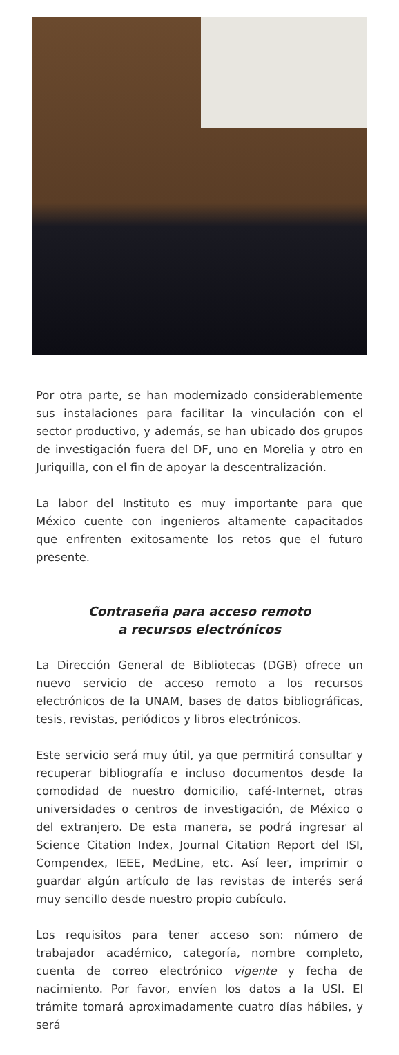Por otra parte, se han modernizado considerablemente sus instalaciones para facilitar la vinculación con el sector productivo, y además, se han ubicado dos grupos de investigación fuera del DF, uno en Morelia y otro en Juriquilla, con el fin de apoyar la descentralización.
La labor del Instituto es muy importante para que México cuente con ingenieros altamente capacitados que enfrenten exitosamente los retos que el futuro presente.
Contraseña para acceso remoto
a recursos electrónicos
La Dirección General de Bibliotecas (DGB) ofrece un nuevo servicio de acceso remoto a los recursos electrónicos de la UNAM, bases de datos bibliográficas, tesis, revistas, periódicos y libros electrónicos.
Este servicio será muy útil, ya que permitirá consultar y recuperar bibliografía e incluso documentos desde la comodidad de nuestro domicilio, café-Internet, otras universidades o centros de investigación, de México o del extranjero. De esta manera, se podrá ingresar al Science Citation Index, Journal Citation Report del ISI, Compendex, IEEE, MedLine, etc. Así leer, imprimir o guardar algún artículo de las revistas de interés será muy sencillo desde nuestro propio cubículo.
Los requisitos para tener acceso son: número de trabajador académico, categoría, nombre completo, cuenta de correo electrónico vigente y fecha de nacimiento. Por favor, envíen los datos a la USI. El trámite tomará aproximadamente cuatro días hábiles, y será